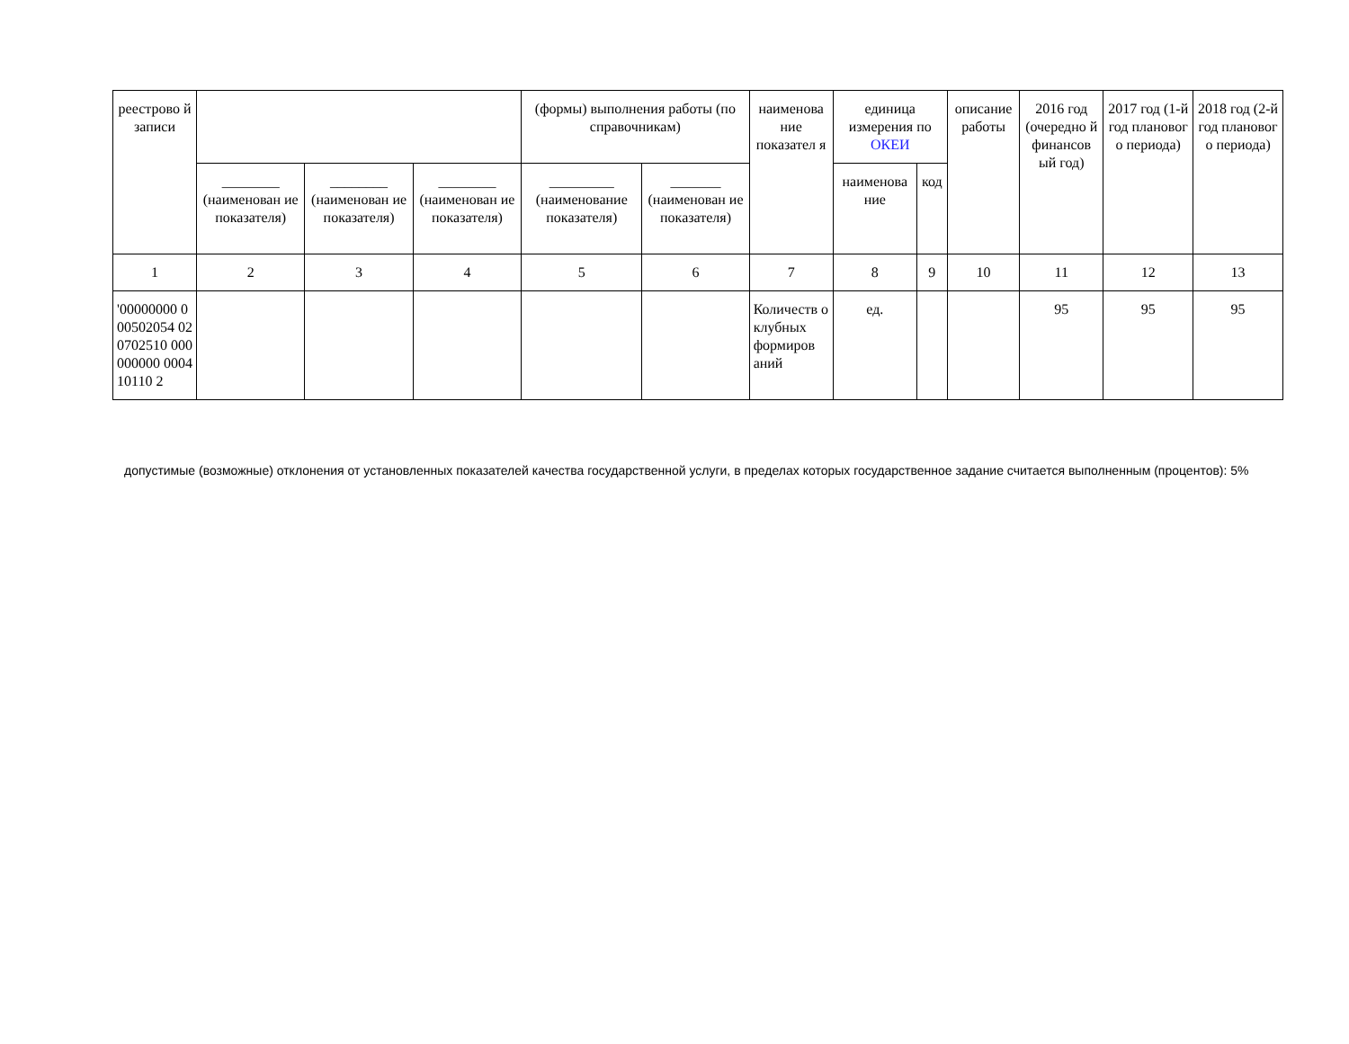| реестрово й записи | | | | (формы) выполнения работы (по справочникам) | | наименова ние показател я | единица измерения по ОКЕИ | | описание работы | 2016 год (очередно й финансов ый год) | 2017 год (1-й год плановог о периода) | 2018 год (2-й год плановог о периода) |
| --- | --- | --- | --- | --- | --- | --- | --- | --- | --- | --- | --- | --- |
| | ________ (наименован ие показателя) | ________ (наименован ие показателя) | ________ (наименован ие показателя) | _________ (наименование показателя) | _______ (наименован ие показателя) | | наименова ние | код | | | | |
| 1 | 2 | 3 | 4 | 5 | 6 | 7 | 8 | 9 | 10 | 11 | 12 | 13 |
| '00000000 000502054 020702510 000000000 000410110 2 | | | | | | Количеств о клубных формиров аний | ед. | | | 95 | 95 | 95 |
допустимые (возможные) отклонения от установленных показателей качества государственной услуги, в пределах которых государственное задание считается выполненным (процентов): 5%